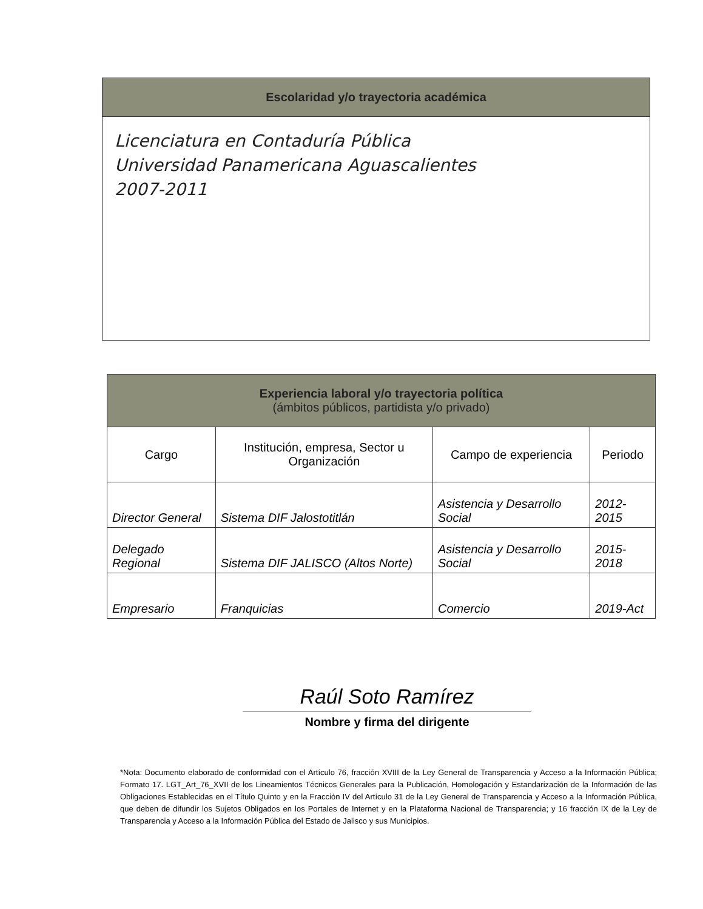Escolaridad y/o trayectoria académica
Licenciatura en Contaduría Pública
Universidad Panamericana Aguascalientes
2007-2011
Experiencia laboral y/o trayectoria política
(ámbitos públicos, partidista y/o privado)
| Cargo | Institución, empresa, Sector u Organización | Campo de experiencia | Periodo |
| --- | --- | --- | --- |
| Director General | Sistema DIF Jalostotitlán | Asistencia y Desarrollo Social | 2012-2015 |
| Delegado Regional | Sistema DIF JALISCO (Altos Norte) | Asistencia y Desarrollo Social | 2015-2018 |
| Empresario | Franquicias | Comercio | 2019-Act |
Raúl Soto Ramírez
Nombre y firma del dirigente
*Nota: Documento elaborado de conformidad con el Artículo 76, fracción XVIII de la Ley General de Transparencia y Acceso a la Información Pública; Formato 17. LGT_Art_76_XVII de los Lineamientos Técnicos Generales para la Publicación, Homologación y Estandarización de la Información de las Obligaciones Establecidas en el Título Quinto y en la Fracción IV del Artículo 31 de la Ley General de Transparencia y Acceso a la Información Pública, que deben de difundir los Sujetos Obligados en los Portales de Internet y en la Plataforma Nacional de Transparencia; y 16 fracción IX de la Ley de Transparencia y Acceso a la Información Pública del Estado de Jalisco y sus Municipios.